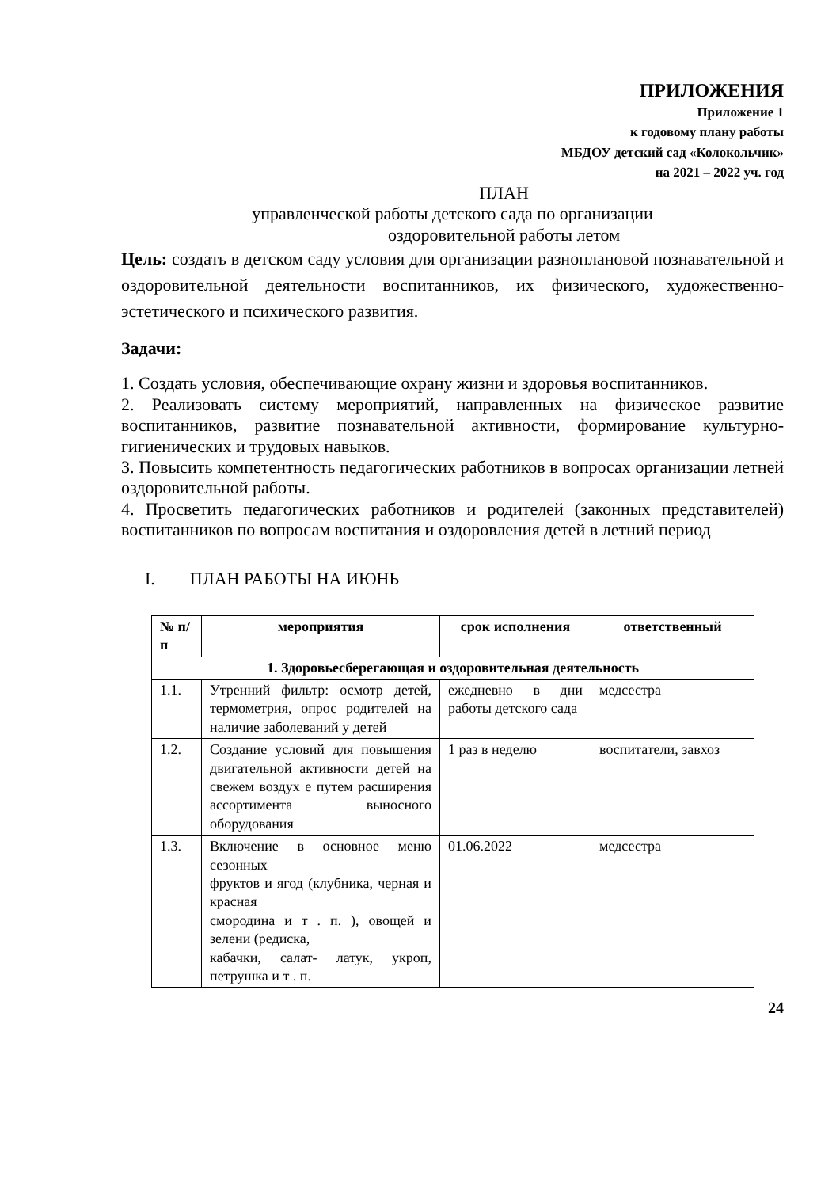ПРИЛОЖЕНИЯ
Приложение 1
к годовому плану работы
МБДОУ детский сад «Колокольчик»
на 2021 – 2022 уч. год
ПЛАН
управленческой работы детского сада по организации
оздоровительной работы летом
Цель: создать в детском саду условия для организации разноплановой познавательной и оздоровительной деятельности воспитанников, их физического, художественно-эстетического и психического развития.
Задачи:
1. Создать условия, обеспечивающие охрану жизни и здоровья воспитанников.
2. Реализовать систему мероприятий, направленных на физическое развитие воспитанников, развитие познавательной активности, формирование культурно-гигиенических и трудовых навыков.
3. Повысить компетентность педагогических работников в вопросах организации летней оздоровительной работы.
4. Просветить педагогических работников и родителей (законных представителей) воспитанников по вопросам воспитания и оздоровления детей в летний период
I. ПЛАН РАБОТЫ НА ИЮНЬ
| № п/п | мероприятия | срок исполнения | ответственный |
| --- | --- | --- | --- |
| 1. Здоровьесберегающая и оздоровительная деятельность | | | |
| 1.1. | Утренний фильтр: осмотр детей, термометрия, опрос родителей на наличие заболеваний у детей | ежедневно в дни работы детского сада | медсестра |
| 1.2. | Создание условий для повышения двигательной активности детей на свежем воздух е путем расширения ассортимента выносного оборудования | 1 раз в неделю | воспитатели, завхоз |
| 1.3. | Включение в основное меню сезонных фруктов и ягод (клубника, черная и красная смородина и т . п. ), овощей и зелени (редиска, кабачки, салат- латук, укроп, петрушка и т . п. | 01.06.2022 | медсестра |
24